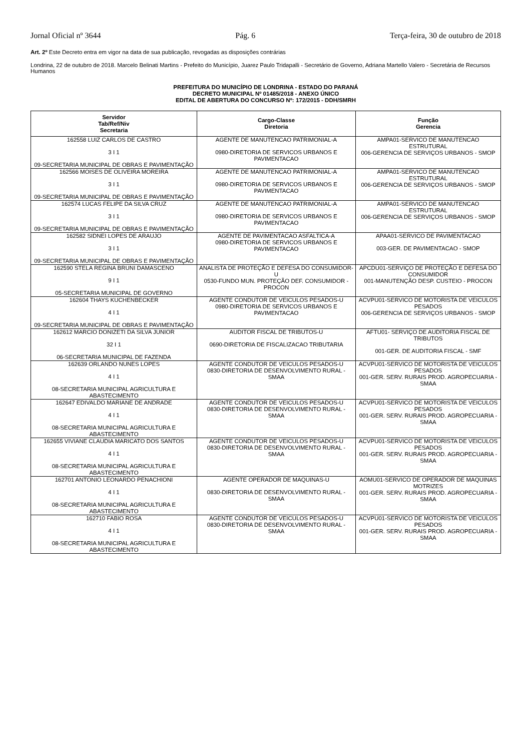Jornal Oficial nº 3644 Pág. 6 Terça-feira, 30 de outubro de 2018
Art. 2º Este Decreto entra em vigor na data de sua publicação, revogadas as disposições contrárias
Londrina, 22 de outubro de 2018. Marcelo Belinati Martins - Prefeito do Município, Juarez Paulo Tridapalli - Secretário de Governo, Adriana Martello Valero - Secretária de Recursos Humanos
PREFEITURA DO MUNICÍPIO DE LONDRINA - ESTADO DO PARANÁ
DECRETO MUNICIPAL Nº 01485/2018 - ANEXO ÚNICO
EDITAL DE ABERTURA DO CONCURSO Nº: 172/2015 - DDH/SMRH
| Servidor Tab/Ref/Niv Secretaria | Cargo-Classe Diretoria | Função Gerencia |
| --- | --- | --- |
| 162558 LUIZ CARLOS DE CASTRO 3 I 1 09-SECRETARIA MUNICIPAL DE OBRAS E PAVIMENTAÇÃO | AGENTE DE MANUTENCAO PATRIMONIAL-A 0980-DIRETORIA DE SERVICOS URBANOS E PAVIMENTACAO | AMPA01-SERVICO DE MANUTENCAO ESTRUTURAL 006-GERENCIA DE SERVIÇOS URBANOS - SMOP |
| 162566 MOISES DE OLIVEIRA MOREIRA 3 I 1 09-SECRETARIA MUNICIPAL DE OBRAS E PAVIMENTAÇÃO | AGENTE DE MANUTENCAO PATRIMONIAL-A 0980-DIRETORIA DE SERVICOS URBANOS E PAVIMENTACAO | AMPA01-SERVICO DE MANUTENCAO ESTRUTURAL 006-GERENCIA DE SERVIÇOS URBANOS - SMOP |
| 162574 LUCAS FELIPE DA SILVA CRUZ 3 I 1 09-SECRETARIA MUNICIPAL DE OBRAS E PAVIMENTAÇÃO | AGENTE DE MANUTENCAO PATRIMONIAL-A 0980-DIRETORIA DE SERVICOS URBANOS E PAVIMENTACAO | AMPA01-SERVICO DE MANUTENCAO ESTRUTURAL 006-GERENCIA DE SERVIÇOS URBANOS - SMOP |
| 162582 SIDNEI LOPES DE ARAUJO 3 I 1 09-SECRETARIA MUNICIPAL DE OBRAS E PAVIMENTAÇÃO | AGENTE DE PAVIMENTACAO ASFALTICA-A 0980-DIRETORIA DE SERVICOS URBANOS E PAVIMENTACAO | APAA01-SERVICO DE PAVIMENTACAO 003-GER. DE PAVIMENTACAO - SMOP |
| 162590 STELA REGINA BRUNI DAMASCENO 9 I 1 05-SECRETARIA MUNICIPAL DE GOVERNO | ANALISTA DE PROTEÇÃO E DEFESA DO CONSUMIDOR-U 0530-FUNDO MUN. PROTEÇÃO DEF. CONSUMIDOR - PROCON | APCDU01-SERVIÇO DE PROTEÇÃO E DEFESA DO CONSUMIDOR 001-MANUTENÇÃO DESP. CUSTEIO - PROCON |
| 162604 THAYS KUCHENBECKER 4 I 1 09-SECRETARIA MUNICIPAL DE OBRAS E PAVIMENTAÇÃO | AGENTE CONDUTOR DE VEICULOS PESADOS-U 0980-DIRETORIA DE SERVICOS URBANOS E PAVIMENTACAO | ACVPU01-SERVICO DE MOTORISTA DE VEICULOS PESADOS 006-GERENCIA DE SERVIÇOS URBANOS - SMOP |
| 162612 MARCIO DONIZETI DA SILVA JUNIOR 32 I 1 06-SECRETARIA MUNICIPAL DE FAZENDA | AUDITOR FISCAL DE TRIBUTOS-U 0690-DIRETORIA DE FISCALIZACAO TRIBUTARIA | AFTU01- SERVIÇO DE AUDITORIA FISCAL DE TRIBUTOS 001-GER. DE AUDITORIA FISCAL - SMF |
| 162639 ORLANDO NUNES LOPES 4 I 1 08-SECRETARIA MUNICIPAL AGRICULTURA E ABASTECIMENTO | AGENTE CONDUTOR DE VEICULOS PESADOS-U 0830-DIRETORIA DE DESENVOLVIMENTO RURAL - SMAA | ACVPU01-SERVICO DE MOTORISTA DE VEICULOS PESADOS 001-GER. SERV. RURAIS PROD. AGROPECUARIA - SMAA |
| 162647 EDIVALDO MARIANE DE ANDRADE 4 I 1 08-SECRETARIA MUNICIPAL AGRICULTURA E ABASTECIMENTO | AGENTE CONDUTOR DE VEICULOS PESADOS-U 0830-DIRETORIA DE DESENVOLVIMENTO RURAL - SMAA | ACVPU01-SERVICO DE MOTORISTA DE VEICULOS PESADOS 001-GER. SERV. RURAIS PROD. AGROPECUARIA - SMAA |
| 162655 VIVIANE CLAUDIA MARICATO DOS SANTOS 4 I 1 08-SECRETARIA MUNICIPAL AGRICULTURA E ABASTECIMENTO | AGENTE CONDUTOR DE VEICULOS PESADOS-U 0830-DIRETORIA DE DESENVOLVIMENTO RURAL - SMAA | ACVPU01-SERVICO DE MOTORISTA DE VEICULOS PESADOS 001-GER. SERV. RURAIS PROD. AGROPECUARIA - SMAA |
| 162701 ANTONIO LEONARDO PENACHIONI 4 I 1 08-SECRETARIA MUNICIPAL AGRICULTURA E ABASTECIMENTO | AGENTE OPERADOR DE MAQUINAS-U 0830-DIRETORIA DE DESENVOLVIMENTO RURAL - SMAA | AOMU01-SERVICO DE OPERADOR DE MAQUINAS MOTRIZES 001-GER. SERV. RURAIS PROD. AGROPECUARIA - SMAA |
| 162710 FABIO ROSA 4 I 1 08-SECRETARIA MUNICIPAL AGRICULTURA E ABASTECIMENTO | AGENTE CONDUTOR DE VEICULOS PESADOS-U 0830-DIRETORIA DE DESENVOLVIMENTO RURAL - SMAA | ACVPU01-SERVICO DE MOTORISTA DE VEICULOS PESADOS 001-GER. SERV. RURAIS PROD. AGROPECUARIA - SMAA |